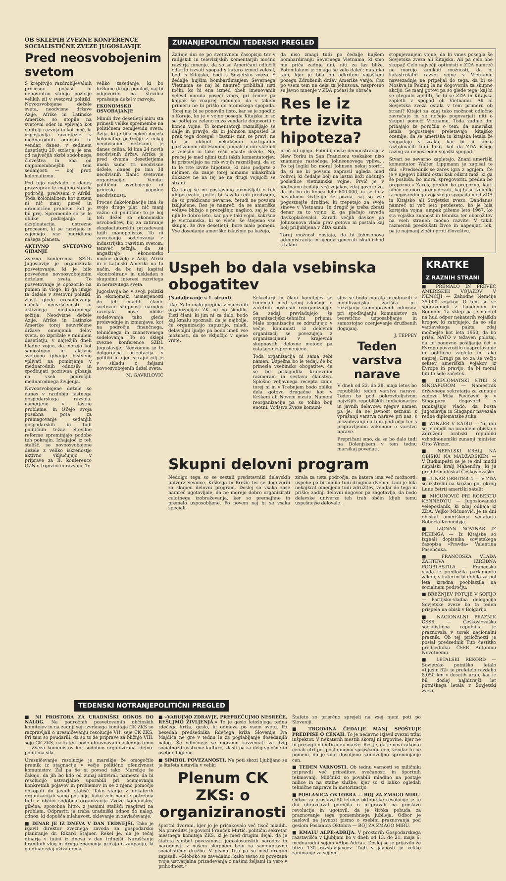OB SKLEPIH ZVEZNE KONFERENCE SOCIALISTIČNE ZVEZE JUGOSLAVIJE
Pred neosvobojenim svetom
S krepitvijo razdrobljevalnih procesov počasi in nepovratno slabijo pozicije velikih sil v svetovni politiki. Novoosvobojene dežele sveta, neodvisne države Azije, Afrike in Latinske Amerike, so stopile na svetovni oder in vplivajo kot činitelji razvoja in kot moč, ki vzpostavlja ravnotežje v mednarodnih odnosih. In vendar, danes, v sedmem desetletju 20. stoletja, je ena od največjih skrbi sodobnega človeštva in ena od najpomembnejših tem sedanjosti — boj proti kolonializmu.
Pod tujo nadvlado je danes pravzaprav le majhno število področij, predvsem v Afriki. Toda kolonializem kot sistem ni nič manj pereč in dramatičen problem, kot je bil prej. Spremenile so se le oblike podrejanja in eksploatacije, ustrezno procesom, ki se razvijajo in zajemajo vse meridiane našega planeta.
AKTIVNO SVETOVNO GIBANJE
Zvezna konferenca SZDL Jugoslavije je organizirala posvetovanje, ki je bilo posvečeno novoosvobojenim deželam sveta. To posvetovanje je opozorilo na pomen in vlogo, ki ga imajo te dežele v svetovni politiki, zlasti glede uresničevanja načela neuvrščenosti in aktivnega mednarodnega sožitja. Neodvisne dežele Azije, Afrike in Latinske Amerike torej neuvrščene države omenjenih delov sveta, so izpričale v minulem desetletju, v najtežjih dneh hladne vojne, da morejo kot samostojno in aktivno svetovno gibanje bistveno vplivati na pomirjenje v mednarodnih odnosih in spodbujati pozitivna gibanja na vseh področjih mednarodnega življenja.
Novoosvobojene dežele so danes v razdobju lastnega gospodarskega razvoja, usmerjene v lastne probleme, in iščejo svoja posebna pota za premagovanje sedanjih gospodarskih in tudi političnih težav. Stevilne reforme spreminjajo podobo teh pokrajin. Izhajajoč iz teh stališč, se novoosvobojene dežele z veliko iskrenostjo aktivno vključujejo v priprave za II. konferenco OZN o trgovini in razvoju. To
veliko zasedanje, ki bo bržkone drugo pomlad, naj bi odgovorilo na številna vprašanja dežel v razvoju.
EKONOMSKO OSVOBAJANJE
Minuli dve desetletji miru sta prinesli velike spremembe na političnem zemljevidu sveta. Azija, ki je bila nekoč docela kolonialno področje z nekaj neodvisnimi deželami, je danes celina, ki ima 24 novih neodvisnih držav. Afrika je pred dvema desetletjema imela samo tri neodvisne dežele, danes pa ima 38 neodvisnih članic svetovne organizacije. Vendar politično osvobojenje ni prineslo popolne neodvisnosti.
Proces dekolonizacije ima še svojo drugo plat, nič manj važno od politične: to je boj teh dežel za ekonomsko osvoboditev, boj za zatiranje eksploatatorskih prizadevanj tujih monopolistov. To ni zavračanje sodelovanja z industrijsko razvitim svetom, temveč težnja, da se angažirajo ekonomsko močne dežele v Aziji, Afriki in v Latinski Ameriki na ta način, da bo tuj kapital »kontroliran« in uskladen s skupnimi interesi razvitega in nerazvitega sveta.
Jugoslavija bo v svoji politiki in ekonomski usmerjenosti do teh mladih članic svetovne skupnosti narodov razvijala nove oblike sodelovanja tako glede proizvodnje in izmenjave, kot na področju finančnega, tehničnega in znanstvenega sodelovanja. To so sklepi zvezne konference SZDL Jugoslavije. Nedvomno je to dolgoročna orientacija v politiki in njen skrajni cilj je v skladu z željami novoosvobojenih dežel sveta.
M. GAVRILOVIĆ
ZUNANJEPOLITIČNI TEDENSKI PREGLED
Zadnje dni se po svetovnem časopisju ter v radijskih in televizijskih komentarjih močno razširja mnenje, da so se Američani odločili odkrito izzvati spopad s katero izmed velesil, bodi s Kitajsko, bodi s Sovjetsko zvezo. S čedalje hujšim bombardiranjem Severnega Vietnama se naj bi namreč približali tisti točki, ko bi ena izmed obeh imenovanih velesil morala poseči vmes, pri čemer pa kajpak še vnaprej računajo, da v takem primeru ne bi prišlo do atomskega spopada. Torej naj bi se ponovilo tisto, kar se je zgodilo s Korejo, ko je v vojno posegla Kitajska in so se potlej za zeleno mizo vendarle dogovorili o koncu vojne. Ti komentatorji razmišljajo še dalje in pravijo, da bi Johnson naposled le prek tega dosegel »častni« mir, se pravi, ne bi se uklonil nekakšnim raztrganim partizanom niti Hanoiu, ampak bi mir sklenili z velesilo in tako rešil »čast« dežele. No, precej je med njimi tudi takih komentatorjev, ki pristavljajo na rob svojih razmišljanj, da so to le trte izvite hipoteze, ki niso podprte z ničimer, da zanje torej nimamo nikakršnih dokazov ne na tej ne na drugi vojujoči se strani.
Če torej še mi poskusimo razmišljati o teh »hipotezah«, potlej bi kazalo reči predvsem, da so preklicano nevarne, četudi ne povsem izključene. Res je namreč, da se ameriške volitve bližajo s precejšnjo naglico, saj je do njih le dobro leto, kar pa v taki vojni, kakršna je vietnamska, ki se vleče, še štejemo vse skupaj, že dve desetletji, bore malo pomeni. Vse dosedanje ameriške izkušnje pa kažejo,
da niso zmagi tudi po čedalje hujšem bombardiranju Severnega Vietnama, ki smo mu priča zadnje dni, niti za las bliže. Potemtakem je zmaga še zelo daleč; natanko tam, kjer je bila ob odkritem vojaškem posegu Združenih držav Amerike vanjo. Čas po vsem tem ne dela za Johnsona, nasprotno se javno mnenje v ZDA počasi že obrača
Res le iz trte izvita hipoteza?
proč od njega. Polmilijonske demonstracije v New Yorku in San Franciscu vsekakor niso znamenje rastočega Johnsonovega vpliva... Po tej logiki bo moral Johnson nekaj storiti, da si ne bi povsem zapravil ugleda med volivci, ki čedalje bolj na lastni koži občutijo posledice vietnamske vojne. Prvič je v Vietnamu čedalje več vojakov, zdaj govore že, da jih bo do konca leta 600.000, in se to v navadnem življenju že pozna, saj so vse pogostnejše družine, ki trepetajo za svoje sinove v Vietnamu. In drugič je treba zbrati denar za to vojno, ki ga plačajo seveda davkoplačevalci. Zaradi večjih davkov pa Johnsonova vlada prav gotovo ni postala kaj bolj priljubljena v ZDA samih.
Torej možnost obstaja, da bi Johnsonova administracija in njegovi generali iskali izhod s takim
stopnjevanjem vojne, da bi vmes posegla še Sovjetska zveza ali Kitajska. Ali pa celo obe skupaj! Celo največji optimisti v ZDA namreč ne morejo zanikati možnosti, da bi katastrofalni razvoj vojne v Vietnamu navsezadnje ne pripeljal do tega, da bi se Moskva in Peking le ne dogovorila za skupno akcijo. Še manj gotovi pa so glede tega, kaj bi se utegnilo zgoditi, če bi se ZDA in Kitajska zapletli v spopad ob Vietnamu. Ali bi Sovjetska zveza ostala v tem primeru ob strani? Kitajci za zdaj tako možnost odločno zavračajo in se nočejo pogovarjati niti o skupni pomoči Vietnamu. Toda zadnje dni prihajajo že poročila o tem, da ameriška letala pogostneje preletavajo kitajsko ozemlje, da se ameriška in kitajska letala že spopadajo v zraku, kar bi si lahko raztolmačili tudi tako, kot da ZDA iščejo razlog za neposreden vojaški spopad.
Stvari se nevarno zapletajo. Znani ameriški komentator Walter Lippmann je zapisal te dni: »Predsednik se zares igra z ognjem. Če je v njegovi bližini ostal kak odkrit mož, ki ga še posluša, bo moral spregovoriti, preden bo prepozno.« Zares, preden bo prepozno, kajti nihče ne more predvidevati, kaj bi se izcimilo iz neposrednega vojaškega spopada med ZDA in Kitajsko ali Sovjetsko zvezo. Dandanes namreč ni več leto petdeseto, ko je bila korejska vojna, ampak pišemo leto 1967, ko sta vojaška znanost in tehnika ter oborožitev na vseh straneh močno razvite. V takih razmerah preskušati živce in napenjati lok, pa je najmanj zločin proti človeštvu.
Uspeh bo dala vsebinska obogatitev
(Nadaljevanje s 1. strani)
tike. Zato malo prepiha v osnovnih organizacijah ZK ne bo škodilo. Tisti člani, ki jim ni za delo, bodo kaj kmalu spoznali, da je najbolje, če organizacijo zapustijo, mladi, delavoljni ljudje pa bodo imeli vse možnosti, da se vključijo v njene vrste.
Sekretarji in člani komitejev so izmenjali med seboj izkušnje o začetnih poskusih reorganizacije. Sa sedaj prevladujejo še organizacijsko-tehnični prijemi. Male organizacije se združujejo v večje, komunisti iz delovnih organizacij se povezujejo z organizacijami v krajevnih skupnostih, delovne metode pa ostajajo nespremenjene.
Toda organizacija ni sama sebi namen. Uspešna bo le tedaj, če bo prinesla vsebinsko obogatitev, če se bo prilagodila krajevnim razmeram in sestavu članstva. Splošno veljavnega recepta zanjo torej ni in v Trebnjem bodo oblike dela gotovo drugačne kot v Krškem ali Novem mestu. Nameni reorganizacije pa so toliko bolj enotni. Vodstva Zveze komuni-
stov se bodo morala preobraziti v mobilizacijska žarišča pri razvijanju samoupravnih odnosov, pri spodbujanju komunistov za teoretično usposabljanje in samostojno ocenjevanje družbenih dogajanj.
J. TEPPEY
Teden varstva narave
V dneh od 22. do 28. maja letos bo republiški teden varstva narave. Teden bo pod pokroviteljstvom najvišjih republiških funkcionarjev in javnih delavcev, njegov namen pa je, da se javnost seznani z vprašanji varstva narave pri nas, s prizadevanji na tem področju ter s pripravljenim zakonom o varstvu narave.
Prepričani smo, da se bo dalo tudi na Dolenjskem v tem tednu marsikaj povedati.
Skupni delovni program
Nedolgo tega so se sestali predstavniki delavskih univerz Sevnice, Krškega in Brežic ter se dogovorili za skupen delovni program. Doslej so vsaka zase namreč ugotavljale, da ne morejo dobro organizirati celotnega izobraževanja, ker so premajhne in premalo usposobljene. Po novem naj bi se vsaka speciali-
zirala za tista področja, za katera ima več možnosti, uspehe pa bi nudila tudi drugima dvema. Lani je bila nekajkrat omenjena tudi združitev, vendar do tega ni prišlo; zadnji delovni dogovor pa zagotavlja, da bodo delavske univerze teh treh občin kljub temu uspešnejše delovale.
KRATKE
Z RAZNIH STRANI
■ PREMALO IN PREVEČ AMERIŠKIH VOJAKOV V NEMČIJI — Zahodne Nemčije 35.000 vojakov. O tem so se sporazumeli z Londonom in Bonnom. Ta sklep pa je naletel na hud odpor nekaterih vojaških krogov, ki zatrjujejo, da so sile varšavskega pakta zdaj močnejše kot leta 1950, da bo prišel NATO v težaven položaj, da bi ponovno pošiljanje čet v Evropo povzročilo nasprotovanje in politične zaplete in tako naprej. Drugi pa so za še večjo selitev ameriških vojakov iz Evrope in pravijo, da bi moral biti to šele začetek.
■ DIPLOMATSKI STIKI S SINGAPUROM — Namestnik državnega sekretarja za zunanje zadeve Miša Pavičević je v Singapuru dogovoril s tamkajšnjo vlado, da bosta Jugoslavija in Singapur navezala redne diplomatske stike.
■ WINZER V KAIRU — Te dni se je mudil na uradnem obisku v Združeni arabski republiki vzhodnonemški zunanji minister Otto Winzer.
■ NEPALSKI KRALJ NA OBISKU NA MADŽARSKEM — V Budimpešti se je te dni mudil nepalski kralj Mahendra, ki je pred tem obiskal Češkoslovaško.
■ LUNAR ORBITER 4 — V ZDA so izstrelili na krožno pot okrog Lune četrti ameriški satelit.
■ MIĆUNOVIĆ PRI ROBERTU KENNEDYJU — Jugoslovanski veleposlanik, ki zdaj odhaja iz ZDA, Veljko Mićunović, je te dni obiskal ameriškega senatorja Roberta Kennedyja.
■ IZGNAN NOVINAR IZ PEKINGA — Iz Kitajske so izgnali dopisnika sovjetskega časopisa »Pravda« Valentina Pasenčuka.
■ FRANCOSKA VLADA ZAHTEVA IZREDNA POOBLASTILA — Francoska vlada je predložila parlamentu zakon, s katerim bi dobila za pol leta izredna pooblastila na socialnem področju.
■ BREŽNJEV POTUJE V SOFIJO — Partijsko-vladna delegacija Sovjetske zveze bo ta teden prispela na obisk v Bolgarijo.
■ NACIONALNI PRAZNIK ČSSR — Češkoslovaška socialistična republika je praznovala v torek nacionalni praznik. Ob tej priložnosti je poslal predsednik Tito čestitko predsedniku ČSSR Antoninu Novotnemu.
■ LETALSKI REKORD — Sovjetsko potniško letalo »Iljušin 62« je preletelo razdaljo 8.050 km v desetih urah, kar je bil doslej najhitrejši let potniškega letala v Sovjetski zvezi.
TEDENSKI NOTRANJEPOLITIČNI PREGLED
■ NI PROSTORA ZA URADNIŠKI ODNOS DO NALOG. Na področnih posvetovanjih občinskih komitejev in na zadnji seji izvršnega komiteja CK ZKS so razpravljali o uresničevanju resolucije VII. seje CK ZKS. Pri tem so poudarili, da so to že priprave za bližnjo VIII. sejo CK ZKS, na kateri bodo obravnavali naslednjo temo — Zveza komunistov kot sodobno organizirana idejno-politična sila.
Uresničevanje resolucije je marsikje že omogočilo premik iz stagnacije v večjo politično ofenzivnost komunistov. Žal pa še ni povsod tako. Marsikje še čakajo, da jih bo kdo od zunaj aktiviral, namesto da bi resolucijo ustvarjalno uporabili pri ocenjevanju konkretnih pojavov in problemov in se z njeno pomočjo dokopali do jasnih stališč. Tako stanje v nekaterih organizacijah samo potrjuje, kako zelo nam je potrebna tudi v občini sodobna organizacija Zveze komunistov, gibčna, sposobna hitro, z jasnimi stališči reagirati na problem. Odpraviti je treba uradniški odnos do nalog, odnos, ki dopušča mlahavost, oklevanje in zavlačevanje.
■ DINAR JE IZ DNEVA V DAN TRDNEJŠI. Tako je izjavil direktor zveznega zavoda za gospodarsko planiranje dr. Rikard Stajner. Rekel je, da je tečaj dinarja v tujini iz dneva v dan trdnejši. Naraščanje hranilnih vlog in druga znamenja pričajo o zaupanju, ki ga dinar zdaj uživa doma.
■ »VARUJMO ZDRAVJE, PREPREČUJMO NESREČE, REŠUJMO ŽIVLJENJA.« To je geslo letošnjega tedna rdečega križa, geslo, ki odmeva po vsem svetu. Po besedah predsednika Rdečega križa Slovenije Iva Majdiča ne gre v tednu le za poglabljanje dosedanjih nalog. Še odločneje se moramo zavzemati za dvig socialnozdravstvene kulture, zlasti pa za dvig splošne in osebne higiene.
■ SIMBOL POVEZANOSTI. Na poti skozi Ljubljano se je štafeta ustavila v veliki
Plenum CK ZKS: o organiziranosti
športni dvorani, kjer jo je pričakovalo več tisoč mladih. Na prireditvi je govoril Franček Mirtič, politični sekretar mestnega komiteja ZKS, ki je med drugim dejal, da je štafeta simbol povezanosti jugoslovanskih narodov in narodnosti v našem skupnem boju za samoupravno socialistično družbo. V pismu Titu pa so med drugim zapisali: »Globoko se zavedamo, kako tesno so povezana tvoja ustvarjalna prizadevanja z našimi željami in vero v prihodnost.«
Štafeto so prisrčno sprejeli na vsej njeni poti po Sloveniji.
■ TRGOVINA ČEDALJE MANJ SPOŠTUJE PREDPISE O CENAH. To je nedavno izjavil zvezni tržni inšpektor. V nekaterih mestih skoraj ni trgovine, kjer ne bi presegli »limitirane« marže. Res je, da je novi zakon o cenah utrl pot postopnemu sproščanju cen, vendar to ne pomeni, da je zdaj dovoljeno samovoljno spreminjanje cen.
■ TEDEN VARNOSTI. Ob tednu varnosti so miličniki pripravili več prireditev, svečanosti in športnih tekmovanj. Miličniki so povabili mladino na postaje milice in na stalne službe, kjer so si lahko ogledali tehnične naprave in motorizacijo.
■ POSLANICA OKTOBRA — BOJ ZA ZMAGO MIRU. Odbor za proslavo 50-letnice oktobrske revolucije je te dni obravnaval poročila o pripravah na proslavo revolucije in ugotovil, da je široka pobuda za praznovanje tega pomembnega jubileja. Odbor je naslovil na javnost pismo o vsebini praznovanja pod geslom Poslanica Oktobra — BOJ ZA ZMAGO MIRU.
■ KMALU ALPE-ADRIJA. V prostorih Gospodarskega razstavišča v Ljubljani bo v dneh od 13. do 21. maja 6. mednarodni sejem »Alpe-Adria«. Doslej se je prijavilo že blizu 130 razstavljavcev. Tudi v javnosti je veliko zanimanje za sejem.